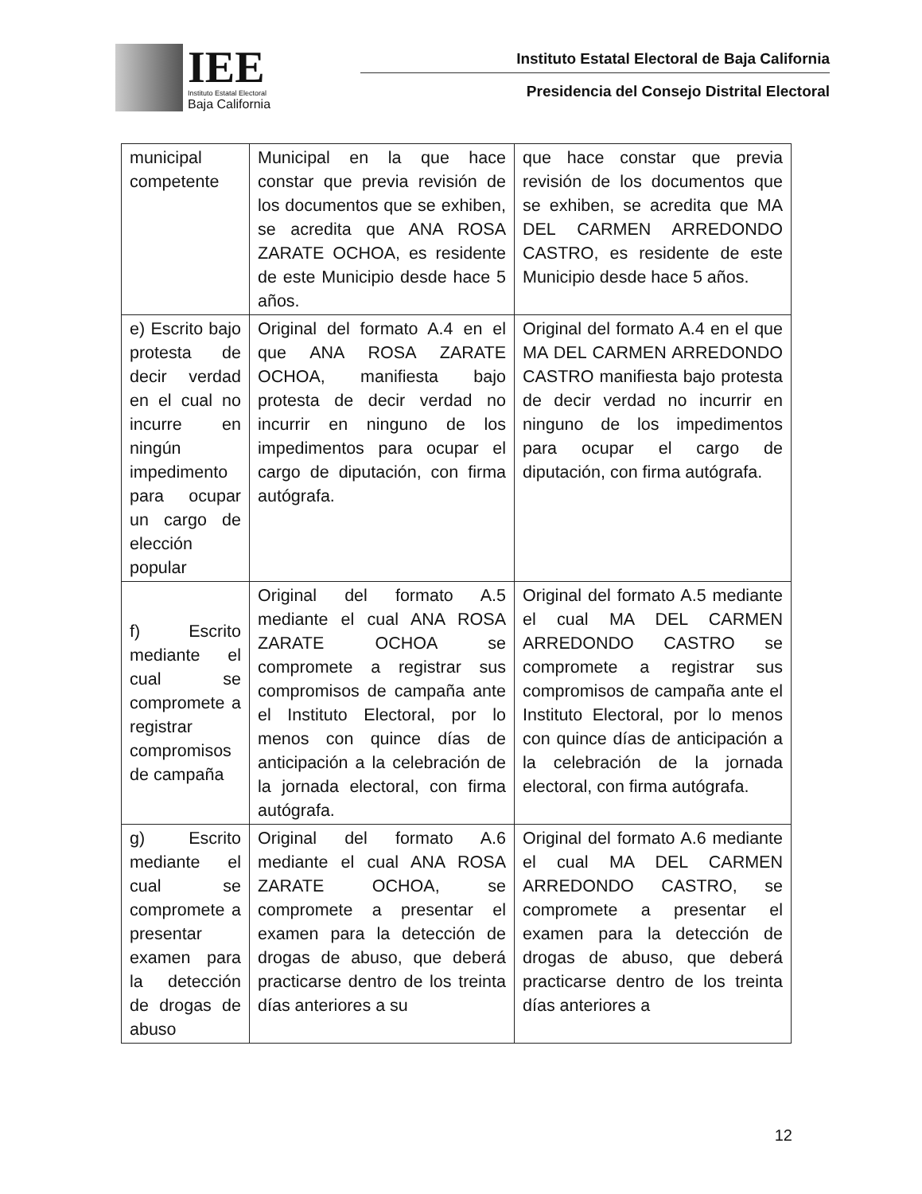IEE
Instituto Estatal Electoral
Baja California
Instituto Estatal Electoral de Baja California
Presidencia del Consejo Distrital Electoral
| municipal competente | Municipal en la que hace constar que previa revisión de los documentos que se exhiben, se acredita que ANA ROSA ZARATE OCHOA, es residente de este Municipio desde hace 5 años. | que hace constar que previa revisión de los documentos que se exhiben, se acredita que MA DEL CARMEN ARREDONDO CASTRO, es residente de este Municipio desde hace 5 años. |
| e) Escrito bajo protesta de decir verdad en el cual no incurre en ningún impedimento para ocupar un cargo de elección popular | Original del formato A.4 en el que ANA ROSA ZARATE OCHOA, manifiesta bajo protesta de decir verdad no incurrir en ninguno de los impedimentos para ocupar el cargo de diputación, con firma autógrafa. | Original del formato A.4 en el que MA DEL CARMEN ARREDONDO CASTRO manifiesta bajo protesta de decir verdad no incurrir en ninguno de los impedimentos para ocupar el cargo de diputación, con firma autógrafa. |
| f) Escrito mediante el cual se compromete a registrar compromisos de campaña | Original del formato A.5 mediante el cual ANA ROSA ZARATE OCHOA se compromete a registrar sus compromisos de campaña ante el Instituto Electoral, por lo menos con quince días de anticipación a la celebración de la jornada electoral, con firma autógrafa. | Original del formato A.5 mediante el cual MA DEL CARMEN ARREDONDO CASTRO se compromete a registrar sus compromisos de campaña ante el Instituto Electoral, por lo menos con quince días de anticipación a la celebración de la jornada electoral, con firma autógrafa. |
| g) Escrito mediante el cual se compromete a presentar examen para la detección de drogas de abuso | Original del formato A.6 mediante el cual ANA ROSA ZARATE OCHOA, se compromete a presentar el examen para la detección de drogas de abuso, que deberá practicarse dentro de los treinta días anteriores a su | Original del formato A.6 mediante el cual MA DEL CARMEN ARREDONDO CASTRO, se compromete a presentar el examen para la detección de drogas de abuso, que deberá practicarse dentro de los treinta días anteriores a |
12